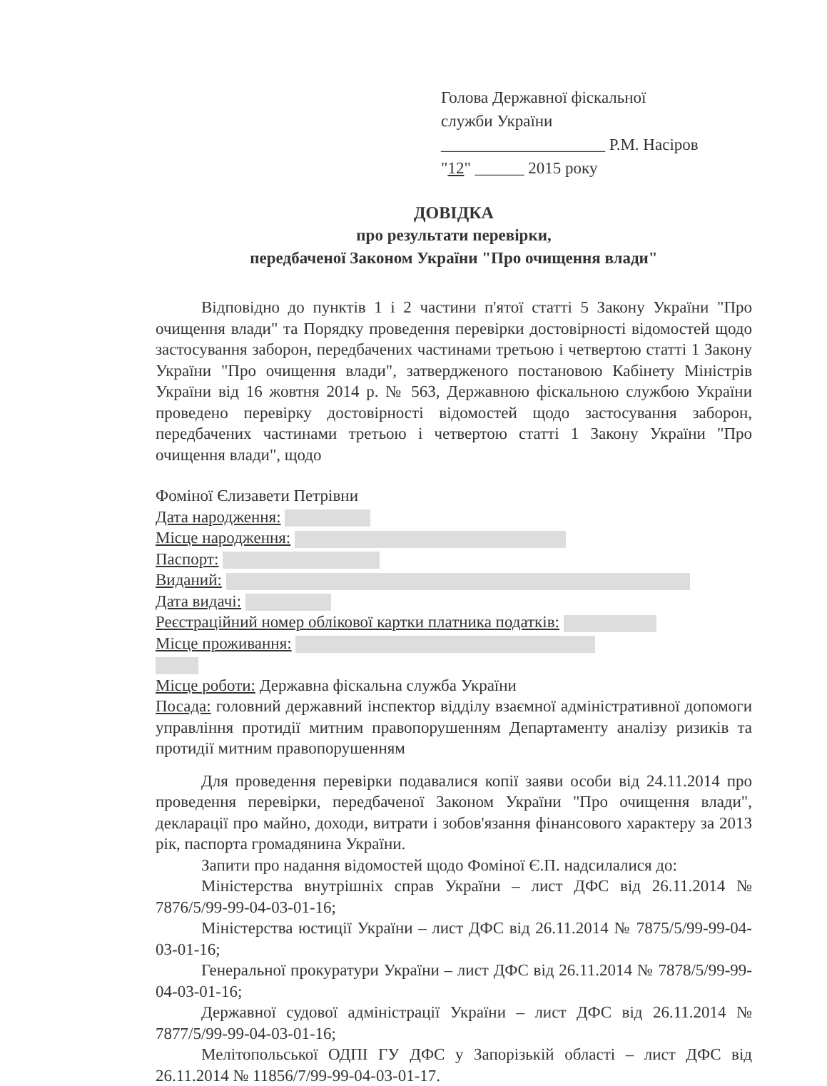Голова Державної фіскальної
служби України
____________________ Р.М. Насіров
"12" ______ 2015 року
ДОВІДКА
про результати перевірки,
передбаченої Законом України "Про очищення влади"
Відповідно до пунктів 1 і 2 частини п'ятої статті 5 Закону України "Про очищення влади" та Порядку проведення перевірки достовірності відомостей щодо застосування заборон, передбачених частинами третьою і четвертою статті 1 Закону України "Про очищення влади", затвердженого постановою Кабінету Міністрів України від 16 жовтня 2014 р. № 563, Державною фіскальною службою України проведено перевірку достовірності відомостей щодо застосування заборон, передбачених частинами третьою і четвертою статті 1 Закону України "Про очищення влади", щодо
Фоміної Єлизавети Петрівни
Дата народження:
Місце народження:
Паспорт:
Виданий:
Дата видачі:
Реєстраційний номер облікової картки платника податків:
Місце проживання:
Місце роботи: Державна фіскальна служба України
Посада: головний державний інспектор відділу взаємної адміністративної допомоги управління протидії митним правопорушенням Департаменту аналізу ризиків та протидії митним правопорушенням
Для проведення перевірки подавалися копії заяви особи від 24.11.2014 про проведення перевірки, передбаченої Законом України "Про очищення влади", декларації про майно, доходи, витрати і зобов'язання фінансового характеру за 2013 рік, паспорта громадянина України.
Запити про надання відомостей щодо Фоміної Є.П. надсилалися до:
Міністерства внутрішніх справ України – лист ДФС від 26.11.2014 № 7876/5/99-99-04-03-01-16;
Міністерства юстиції України – лист ДФС від 26.11.2014 № 7875/5/99-99-04-03-01-16;
Генеральної прокуратури України – лист ДФС від 26.11.2014 № 7878/5/99-99-04-03-01-16;
Державної судової адміністрації України – лист ДФС від 26.11.2014 № 7877/5/99-99-04-03-01-16;
Мелітопольської ОДПІ ГУ ДФС у Запорізькій області – лист ДФС від 26.11.2014 № 11856/7/99-99-04-03-01-17.